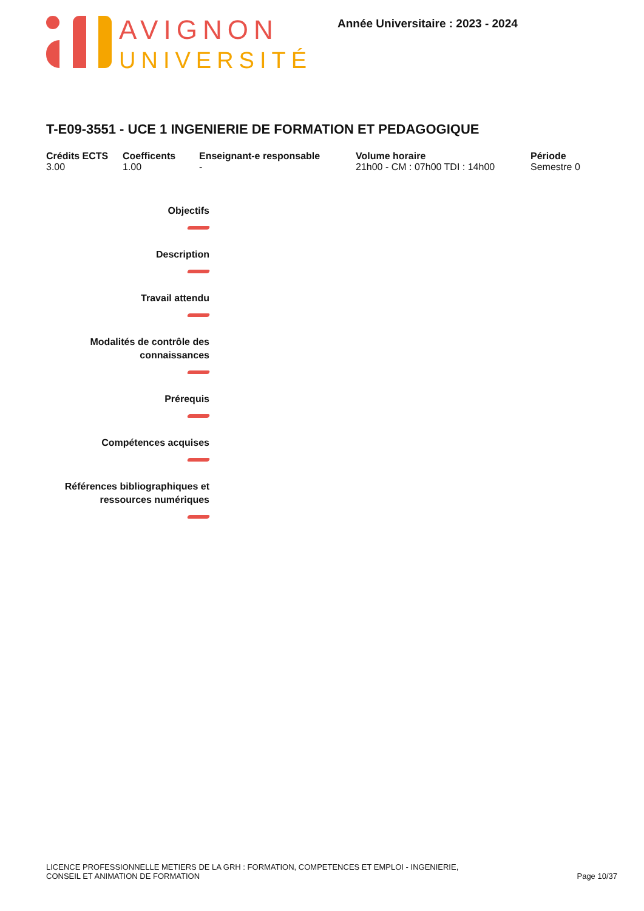AVIGNON
UNIVERSITÉ
Année Universitaire : 2023 - 2024
T-E09-3551 - UCE 1 INGENIERIE DE FORMATION ET PEDAGOGIQUE
Crédits ECTS
3.00
Coefficents
1.00
Enseignant-e responsable
-
Volume horaire
21h00 - CM : 07h00 TDI : 14h00
Période
Semestre 0
Objectifs
Description
Travail attendu
Modalités de contrôle des
connaissances
Prérequis
Compétences acquises
Références bibliographiques et
ressources numériques
LICENCE PROFESSIONNELLE METIERS DE LA GRH : FORMATION, COMPETENCES ET EMPLOI - INGENIERIE,
CONSEIL ET ANIMATION DE FORMATION
Page 10/37